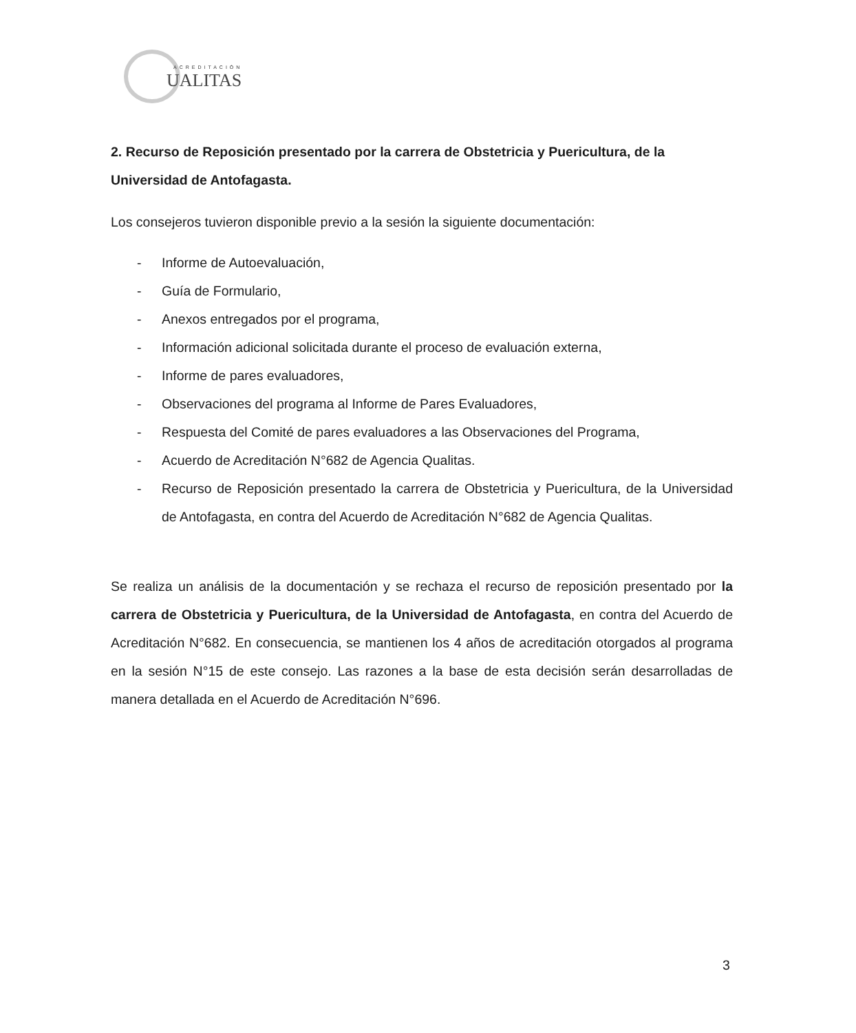ACREDITACIÓN
UALITAS
2. Recurso de Reposición presentado por la carrera de Obstetricia y Puericultura, de la Universidad de Antofagasta.
Los consejeros tuvieron disponible previo a la sesión la siguiente documentación:
- Informe de Autoevaluación,
- Guía de Formulario,
- Anexos entregados por el programa,
- Información adicional solicitada durante el proceso de evaluación externa,
- Informe de pares evaluadores,
- Observaciones del programa al Informe de Pares Evaluadores,
- Respuesta del Comité de pares evaluadores a las Observaciones del Programa,
- Acuerdo de Acreditación N°682 de Agencia Qualitas.
- Recurso de Reposición presentado la carrera de Obstetricia y Puericultura, de la Universidad de Antofagasta, en contra del Acuerdo de Acreditación N°682 de Agencia Qualitas.
Se realiza un análisis de la documentación y se rechaza el recurso de reposición presentado por la carrera de Obstetricia y Puericultura, de la Universidad de Antofagasta, en contra del Acuerdo de Acreditación N°682. En consecuencia, se mantienen los 4 años de acreditación otorgados al programa en la sesión N°15 de este consejo. Las razones a la base de esta decisión serán desarrolladas de manera detallada en el Acuerdo de Acreditación N°696.
3